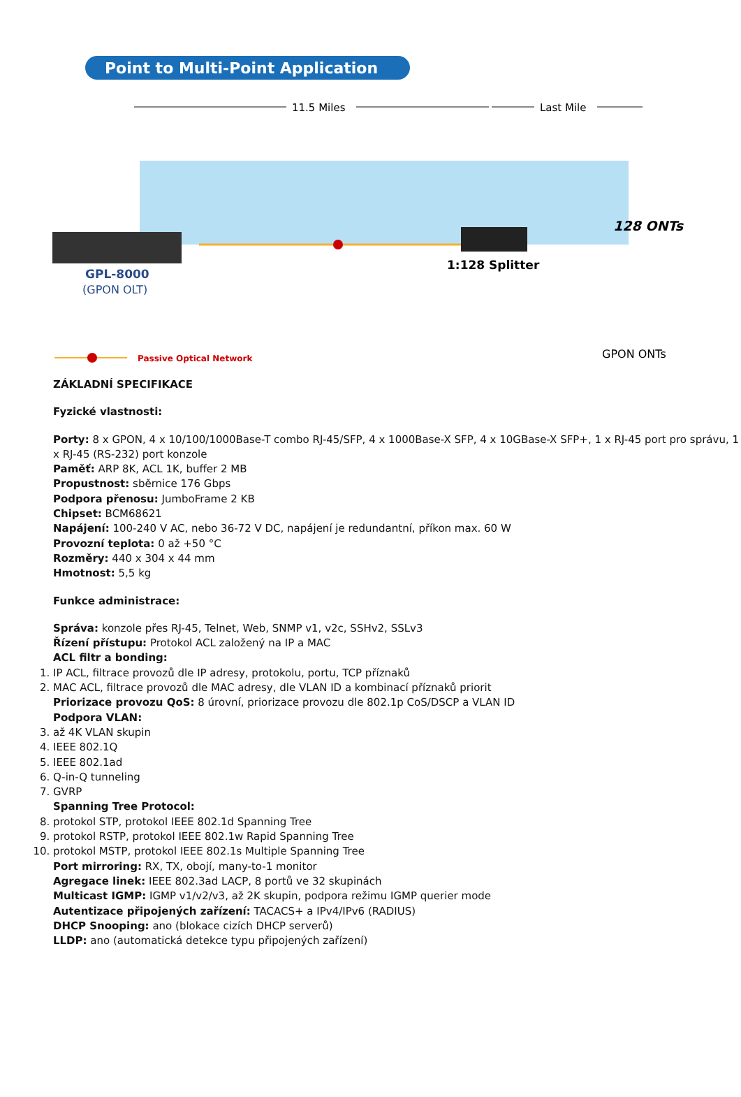Point to Multi-Point Application
11.5 Miles
Last Mile
GPL-8000
(GPON OLT)
1:128 Splitter
128 ONTs
GPON ONTs
Passive Optical Network
ZÁKLADNÍ SPECIFIKACE
Fyzické vlastnosti:
Porty: 8 x GPON, 4 x 10/100/1000Base-T combo RJ-45/SFP, 4 x 1000Base-X SFP, 4 x 10GBase-X SFP+, 1 x RJ-45 port pro správu, 1 x RJ-45 (RS-232) port konzole
Paměť: ARP 8K, ACL 1K, buffer 2 MB
Propustnost: sběrnice 176 Gbps
Podpora přenosu: JumboFrame 2 KB
Chipset: BCM68621
Napájení: 100-240 V AC, nebo 36-72 V DC, napájení je redundantní, příkon max. 60 W
Provozní teplota: 0 až +50 °C
Rozměry: 440 x 304 x 44 mm
Hmotnost: 5,5 kg
Funkce administrace:
Správa: konzole přes RJ-45, Telnet, Web, SNMP v1, v2c, SSHv2, SSLv3
Řízení přístupu: Protokol ACL založený na IP a MAC
ACL filtr a bonding:
1. IP ACL, filtrace provozů dle IP adresy, protokolu, portu, TCP příznaků
2. MAC ACL, filtrace provozů dle MAC adresy, dle VLAN ID a kombinací příznaků priorit
Priorizace provozu QoS: 8 úrovní, priorizace provozu dle 802.1p CoS/DSCP a VLAN ID
Podpora VLAN:
3. až 4K VLAN skupin
4. IEEE 802.1Q
5. IEEE 802.1ad
6. Q-in-Q tunneling
7. GVRP
Spanning Tree Protocol:
8. protokol STP, protokol IEEE 802.1d Spanning Tree
9. protokol RSTP, protokol IEEE 802.1w Rapid Spanning Tree
10. protokol MSTP, protokol IEEE 802.1s Multiple Spanning Tree
Port mirroring: RX, TX, obojí, many-to-1 monitor
Agregace linek: IEEE 802.3ad LACP, 8 portů ve 32 skupinách
Multicast IGMP: IGMP v1/v2/v3, až 2K skupin, podpora režimu IGMP querier mode
Autentizace připojených zařízení: TACACS+ a IPv4/IPv6 (RADIUS)
DHCP Snooping: ano (blokace cizích DHCP serverů)
LLDP: ano (automatická detekce typu připojených zařízení)